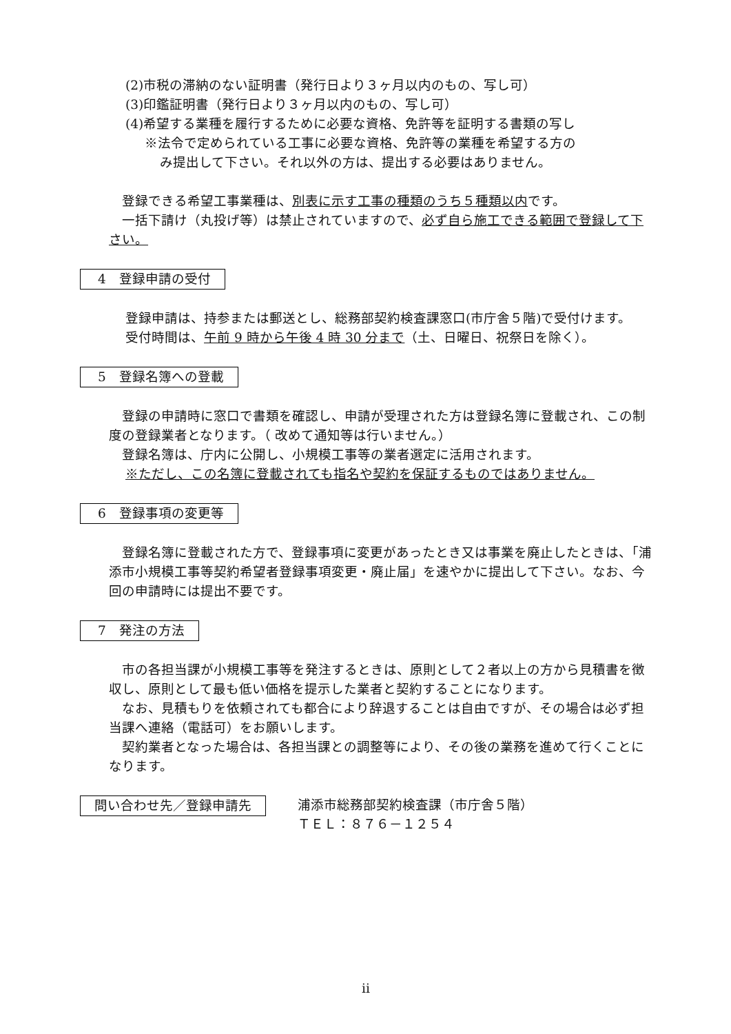(2)市税の滞納のない証明書（発行日より３ヶ月以内のもの、写し可）
(3)印鑑証明書（発行日より３ヶ月以内のもの、写し可）
(4)希望する業種を履行するために必要な資格、免許等を証明する書類の写し
※法令で定められている工事に必要な資格、免許等の業種を希望する方の
み提出して下さい。それ以外の方は、提出する必要はありません。
　登録できる希望工事業種は、別表に示す工事の種類のうち５種類以内です。
　一括下請け（丸投げ等）は禁止されていますので、必ず自ら施工できる範囲で登録して下さい。
4　登録申請の受付
登録申請は、持参または郵送とし、総務部契約検査課窓口(市庁舎５階)で受付けます。
受付時間は、午前 9 時から午後 4 時 30 分まで（土、日曜日、祝祭日を除く）。
5　登録名簿への登載
　登録の申請時に窓口で書類を確認し、申請が受理された方は登録名簿に登載され、この制度の登録業者となります。（ 改めて通知等は行いません。）
　登録名簿は、庁内に公開し、小規模工事等の業者選定に活用されます。
※ただし、この名簿に登載されても指名や契約を保証するものではありません。
6　登録事項の変更等
　登録名簿に登載された方で、登録事項に変更があったとき又は事業を廃止したときは、「浦添市小規模工事等契約希望者登録事項変更・廃止届」を速やかに提出して下さい。なお、今回の申請時には提出不要です。
7　発注の方法
　市の各担当課が小規模工事等を発注するときは、原則として２者以上の方から見積書を徴収し、原則として最も低い価格を提示した業者と契約することになります。
　なお、見積もりを依頼されても都合により辞退することは自由ですが、その場合は必ず担当課へ連絡（電話可）をお願いします。
　契約業者となった場合は、各担当課との調整等により、その後の業務を進めて行くことになります。
問い合わせ先／登録申請先
浦添市総務部契約検査課（市庁舎５階）
ＴＥＬ：８７６－１２５４
ii